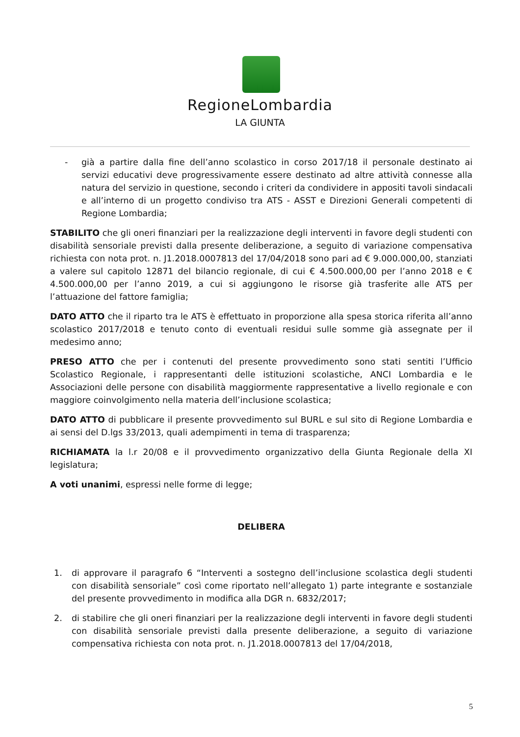RegioneLombardia
LA GIUNTA
- già a partire dalla fine dell’anno scolastico in corso 2017/18 il personale destinato ai servizi educativi deve progressivamente essere destinato ad altre attività connesse alla natura del servizio in questione, secondo i criteri da condividere in appositi tavoli sindacali e all’interno di un progetto condiviso tra ATS - ASST e Direzioni Generali competenti di Regione Lombardia;
STABILITO che gli oneri finanziari per la realizzazione degli interventi in favore degli studenti con disabilità sensoriale previsti dalla presente deliberazione, a seguito di variazione compensativa richiesta con nota prot. n. J1.2018.0007813 del 17/04/2018 sono pari ad € 9.000.000,00, stanziati a valere sul capitolo 12871 del bilancio regionale, di cui € 4.500.000,00 per l’anno 2018 e € 4.500.000,00 per l’anno 2019, a cui si aggiungono le risorse già trasferite alle ATS per l’attuazione del fattore famiglia;
DATO ATTO che il riparto tra le ATS è effettuato in proporzione alla spesa storica riferita all’anno scolastico 2017/2018 e tenuto conto di eventuali residui sulle somme già assegnate per il medesimo anno;
PRESO ATTO che per i contenuti del presente provvedimento sono stati sentiti l’Ufficio Scolastico Regionale, i rappresentanti delle istituzioni scolastiche, ANCI Lombardia e le Associazioni delle persone con disabilità maggiormente rappresentative a livello regionale e con maggiore coinvolgimento nella materia dell’inclusione scolastica;
DATO ATTO di pubblicare il presente provvedimento sul BURL e sul sito di Regione Lombardia e ai sensi del D.lgs 33/2013, quali adempimenti in tema di trasparenza;
RICHIAMATA la l.r 20/08 e il provvedimento organizzativo della Giunta Regionale della XI legislatura;
A voti unanimi, espressi nelle forme di legge;
DELIBERA
1. di approvare il paragrafo 6 “Interventi a sostegno dell’inclusione scolastica degli studenti con disabilità sensoriale” così come riportato nell’allegato 1) parte integrante e sostanziale del presente provvedimento in modifica alla DGR n. 6832/2017;
2. di stabilire che gli oneri finanziari per la realizzazione degli interventi in favore degli studenti con disabilità sensoriale previsti dalla presente deliberazione, a seguito di variazione compensativa richiesta con nota prot. n. J1.2018.0007813 del 17/04/2018,
5